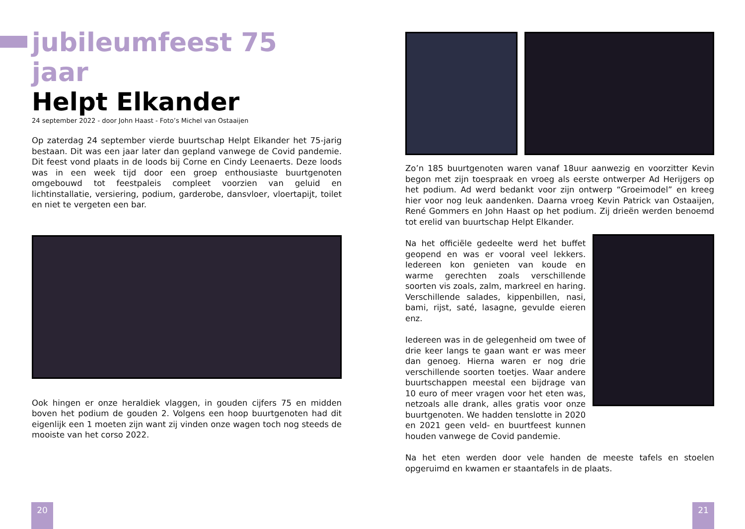jubileumfeest 75 jaar
Helpt Elkander
24 september 2022 - door John Haast - Foto’s Michel van Ostaaijen
Op zaterdag 24 september vierde buurtschap Helpt Elkander het 75-jarig bestaan. Dit was een jaar later dan gepland vanwege de Covid pandemie. Dit feest vond plaats in de loods bij Corne en Cindy Leenaerts. Deze loods was in een week tijd door een groep enthousiaste buurtgenoten omgebouwd tot feestpaleis compleet voorzien van geluid en lichtinstallatie, versiering, podium, garderobe, dansvloer, vloertapijt, toilet en niet te vergeten een bar.
Ook hingen er onze heraldiek vlaggen, in gouden cijfers 75 en midden boven het podium de gouden 2. Volgens een hoop buurtgenoten had dit eigenlijk een 1 moeten zijn want zij vinden onze wagen toch nog steeds de mooiste van het corso 2022.
Zo’n 185 buurtgenoten waren vanaf 18uur aanwezig en voorzitter Kevin begon met zijn toespraak en vroeg als eerste ontwerper Ad Herijgers op het podium. Ad werd bedankt voor zijn ontwerp “Groeimodel” en kreeg hier voor nog leuk aandenken. Daarna vroeg Kevin Patrick van Ostaaijen, René Gommers en John Haast op het podium. Zij drieën werden benoemd tot erelid van buurtschap Helpt Elkander.
Na het officiële gedeelte werd het buffet geopend en was er vooral veel lekkers. Iedereen kon genieten van koude en warme gerechten zoals verschillende soorten vis zoals, zalm, markreel en haring. Verschillende salades, kippenbillen, nasi, bami, rijst, saté, lasagne, gevulde eieren enz.
Iedereen was in de gelegenheid om twee of drie keer langs te gaan want er was meer dan genoeg. Hierna waren er nog drie verschillende soorten toetjes. Waar andere buurtschappen meestal een bijdrage van 10 euro of meer vragen voor het eten was, netzoals alle drank, alles gratis voor onze buurtgenoten. We hadden tenslotte in 2020 en 2021 geen veld- en buurtfeest kunnen houden vanwege de Covid pandemie.
Na het eten werden door vele handen de meeste tafels en stoelen opgeruimd en kwamen er staantafels in de plaats.
20 21